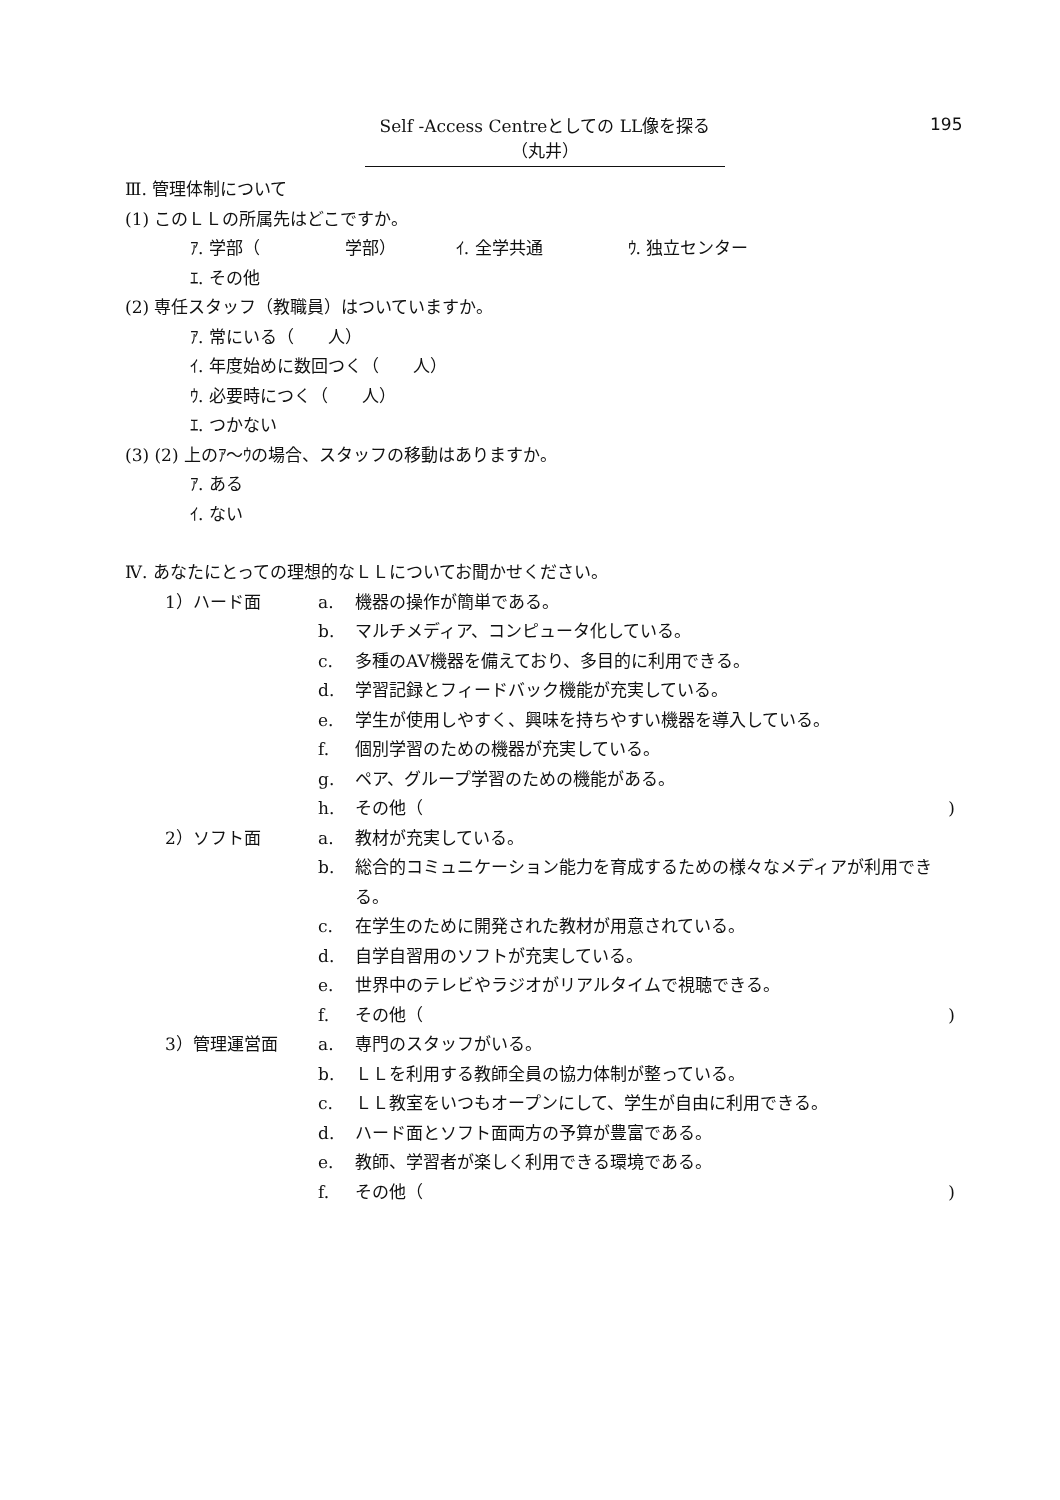Self -Access Centreとしての LL像を探る（丸井）
195
Ⅲ. 管理体制について
(1) このＬＬの所属先はどこですか。
ｱ. 学部（　　　　　学部）　　　　ｲ. 全学共通　　　　　ｳ. 独立センター
ｴ. その他
(2) 専任スタッフ（教職員）はついていますか。
ｱ. 常にいる（　　人）
ｲ. 年度始めに数回つく（　　人）
ｳ. 必要時につく（　　人）
ｴ. つかない
(3) (2) 上のｱ～ｳの場合、スタッフの移動はありますか。
ｱ. ある
ｲ. ない
Ⅳ. あなたにとっての理想的なＬＬについてお聞かせください。
1）ハード面 a. 機器の操作が簡単である。
b. マルチメディア、コンピュータ化している。
c. 多種のAV機器を備えており、多目的に利用できる。
d. 学習記録とフィードバック機能が充実している。
e. 学生が使用しやすく、興味を持ちやすい機器を導入している。
f. 個別学習のための機器が充実している。
g. ペア、グループ学習のための機能がある。
h. その他（ )
2）ソフト面 a. 教材が充実している。
b. 総合的コミュニケーション能力を育成するための様々なメディアが利用できる。
c. 在学生のために開発された教材が用意されている。
d. 自学自習用のソフトが充実している。
e. 世界中のテレビやラジオがリアルタイムで視聴できる。
f. その他（ )
3）管理運営面 a. 専門のスタッフがいる。
b. ＬＬを利用する教師全員の協力体制が整っている。
c. ＬＬ教室をいつもオープンにして、学生が自由に利用できる。
d. ハード面とソフト面両方の予算が豊富である。
e. 教師、学習者が楽しく利用できる環境である。
f. その他（ )